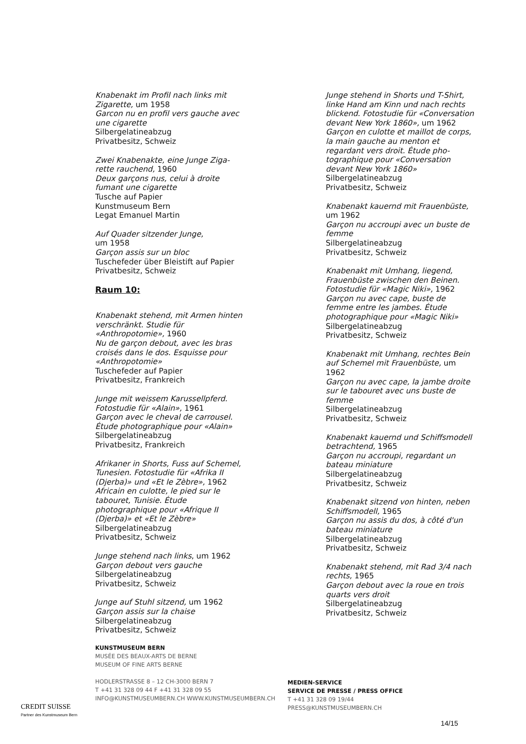Knabenakt im Profil nach links mit Zigarette, um 1958
Garcon nu en profil vers gauche avec une cigarette
Silbergelatineabzug
Privatbesitz, Schweiz
Zwei Knabenakte, eine Junge Ziga-rette rauchend, 1960
Deux garçons nus, celui à droite fumant une cigarette
Tusche auf Papier
Kunstmuseum Bern
Legat Emanuel Martin
Auf Quader sitzender Junge,
um 1958
Garçon assis sur un bloc
Tuschefeder über Bleistift auf Papier
Privatbesitz, Schweiz
Raum 10:
Knabenakt stehend, mit Armen hinten verschränkt. Studie für «Anthropotomie», 1960
Nu de garçon debout, avec les bras croisés dans le dos. Esquisse pour «Anthropotomie»
Tuschefeder auf Papier
Privatbesitz, Frankreich
Junge mit weissem Karussellpferd. Fotostudie für «Alain», 1961
Garçon avec le cheval de carrousel. Étude photographique pour «Alain»
Silbergelatineabzug
Privatbesitz, Frankreich
Afrikaner in Shorts, Fuss auf Schemel, Tunesien. Fotostudie für «Afrika II (Djerba)» und «Et le Zèbre», 1962
Africain en culotte, le pied sur le tabouret, Tunisie. Étude photographique pour «Afrique II (Djerba)» et «Et le Zèbre»
Silbergelatineabzug
Privatbesitz, Schweiz
Junge stehend nach links, um 1962
Garçon debout vers gauche
Silbergelatineabzug
Privatbesitz, Schweiz
Junge auf Stuhl sitzend, um 1962
Garçon assis sur la chaise
Silbergelatineabzug
Privatbesitz, Schweiz
Junge stehend in Shorts und T-Shirt, linke Hand am Kinn und nach rechts blickend. Fotostudie für «Conversation devant New York 1860», um 1962
Garçon en culotte et maillot de corps, la main gauche au menton et regardant vers droit. Étude pho-tographique pour «Conversation devant New York 1860»
Silbergelatineabzug
Privatbesitz, Schweiz
Knabenakt kauernd mit Frauenbüste, um 1962
Garçon nu accroupi avec un buste de femme
Silbergelatineabzug
Privatbesitz, Schweiz
Knabenakt mit Umhang, liegend, Frauenbüste zwischen den Beinen. Fotostudie für «Magic Niki», 1962
Garçon nu avec cape, buste de femme entre les jambes. Étude photographique pour «Magic Niki»
Silbergelatineabzug
Privatbesitz, Schweiz
Knabenakt mit Umhang, rechtes Bein auf Schemel mit Frauenbüste, um 1962
Garçon nu avec cape, la jambe droite sur le tabouret avec uns buste de femme
Silbergelatineabzug
Privatbesitz, Schweiz
Knabenakt kauernd und Schiffsmodell betrachtend, 1965
Garçon nu accroupi, regardant un bateau miniature
Silbergelatineabzug
Privatbesitz, Schweiz
Knabenakt sitzend von hinten, neben Schiffsmodell, 1965
Garçon nu assis du dos, à côté d'un bateau miniature
Silbergelatineabzug
Privatbesitz, Schweiz
Knabenakt stehend, mit Rad 3/4 nach rechts, 1965
Garçon debout avec la roue en trois quarts vers droit
Silbergelatineabzug
Privatbesitz, Schweiz
CREDIT SUISSE
Partner des Kunstmuseum Bern
KUNSTMUSEUM BERN
MUSÉE DES BEAUX-ARTS DE BERNE
MUSEUM OF FINE ARTS BERNE
HODLERSTRASSE 8 – 12 CH-3000 BERN 7
T +41 31 328 09 44 F +41 31 328 09 55
INFO@KUNSTMUSEUMBERN.CH WWW.KUNSTMUSEUMBERN.CH
MEDIEN-SERVICE
SERVICE DE PRESSE / PRESS OFFICE
T +41 31 328 09 19/44
PRESS@KUNSTMUSEUMBERN.CH
14/15